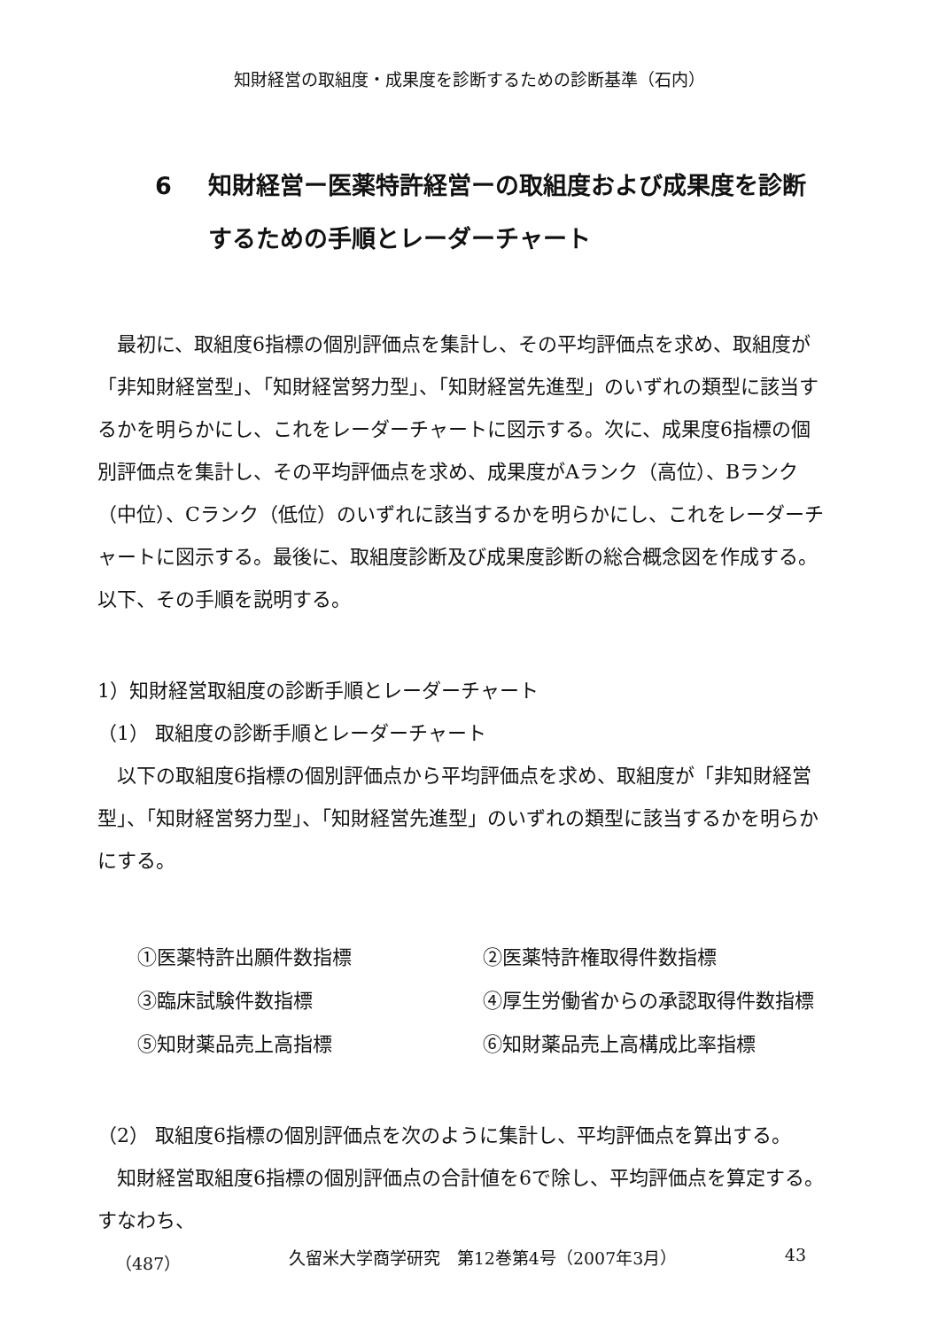知財経営の取組度・成果度を診断するための診断基準（石内）
6 知財経営ー医薬特許経営ーの取組度および成果度を診断するための手順とレーダーチャート
最初に、取組度6指標の個別評価点を集計し、その平均評価点を求め、取組度が「非知財経営型」、「知財経営努力型」、「知財経営先進型」のいずれの類型に該当するかを明らかにし、これをレーダーチャートに図示する。次に、成果度6指標の個別評価点を集計し、その平均評価点を求め、成果度がAランク（高位）、Bランク（中位）、Cランク（低位）のいずれに該当するかを明らかにし、これをレーダーチャートに図示する。最後に、取組度診断及び成果度診断の総合概念図を作成する。以下、その手順を説明する。
1）知財経営取組度の診断手順とレーダーチャート
（1） 取組度の診断手順とレーダーチャート
以下の取組度6指標の個別評価点から平均評価点を求め、取組度が「非知財経営型」、「知財経営努力型」、「知財経営先進型」のいずれの類型に該当するかを明らかにする。
①医薬特許出願件数指標
②医薬特許権取得件数指標
③臨床試験件数指標
④厚生労働省からの承認取得件数指標
⑤知財薬品売上高指標
⑥知財薬品売上高構成比率指標
（2） 取組度6指標の個別評価点を次のように集計し、平均評価点を算出する。
知財経営取組度6指標の個別評価点の合計値を6で除し、平均評価点を算定する。すなわち、
（487） 久留米大学商学研究　第12巻第4号（2007年3月） 43